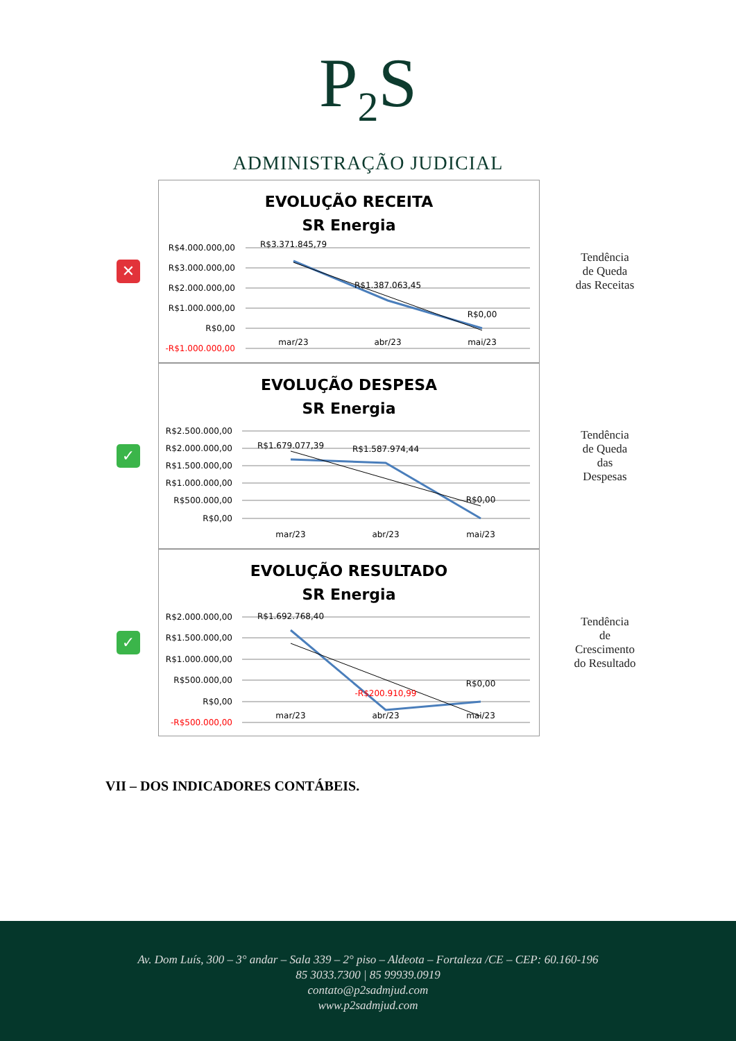P<sub>2</sub>S
ADMINISTRAÇÃO JUDICIAL
✕
EVOLUÇÃO RECEITA
SR Energia
R$4.000.000,00
R$3.000.000,00
R$2.000.000,00
R$1.000.000,00
R$0,00
-R$1.000.000,00
R$3.371.845,79
R$1.387.063,45
R$0,00
mar/23
abr/23
mai/23
Tendência
de Queda
das Receitas
✓
EVOLUÇÃO DESPESA
SR Energia
R$2.500.000,00
R$2.000.000,00
R$1.500.000,00
R$1.000.000,00
R$500.000,00
R$0,00
R$1.679.077,39
R$1.587.974,44
R$0,00
mar/23
abr/23
mai/23
Tendência
de Queda
das
Despesas
✓
EVOLUÇÃO RESULTADO
SR Energia
R$2.000.000,00
R$1.500.000,00
R$1.000.000,00
R$500.000,00
R$0,00
-R$500.000,00
R$1.692.768,40
-R$200.910,99
R$0,00
mar/23
abr/23
mai/23
Tendência
de
Crescimento
do Resultado
VII – DOS INDICADORES CONTÁBEIS.
Av. Dom Luís, 300 – 3° andar – Sala 339 – 2° piso – Aldeota – Fortaleza /CE – CEP: 60.160-196
85 3033.7300 | 85 99939.0919
contato@p2sadmjud.com
www.p2sadmjud.com